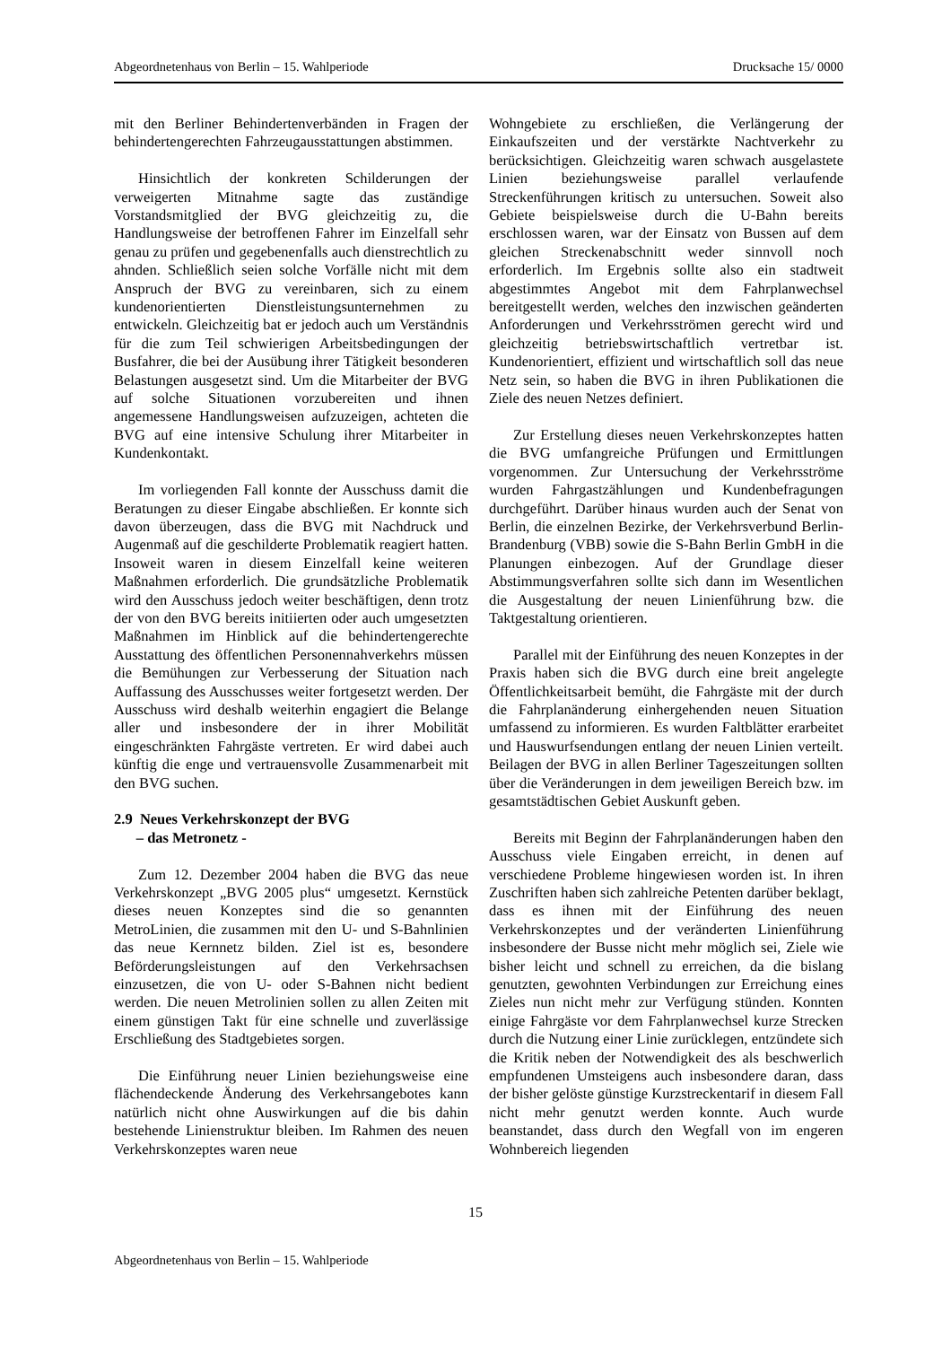Abgeordnetenhaus von Berlin – 15. Wahlperiode Drucksache 15/ 0000
mit den Berliner Behindertenverbänden in Fragen der behindertengerechten Fahrzeugausstattungen abstimmen.
Hinsichtlich der konkreten Schilderungen der verweigerten Mitnahme sagte das zuständige Vorstandsmitglied der BVG gleichzeitig zu, die Handlungsweise der betroffenen Fahrer im Einzelfall sehr genau zu prüfen und gegebenenfalls auch dienstrechtlich zu ahnden. Schließlich seien solche Vorfälle nicht mit dem Anspruch der BVG zu vereinbaren, sich zu einem kundenorientierten Dienstleistungsunternehmen zu entwickeln. Gleichzeitig bat er jedoch auch um Verständnis für die zum Teil schwierigen Arbeitsbedingungen der Busfahrer, die bei der Ausübung ihrer Tätigkeit besonderen Belastungen ausgesetzt sind. Um die Mitarbeiter der BVG auf solche Situationen vorzubereiten und ihnen angemessene Handlungsweisen aufzuzeigen, achteten die BVG auf eine intensive Schulung ihrer Mitarbeiter in Kundenkontakt.
Im vorliegenden Fall konnte der Ausschuss damit die Beratungen zu dieser Eingabe abschließen. Er konnte sich davon überzeugen, dass die BVG mit Nachdruck und Augenmaß auf die geschilderte Problematik reagiert hatten. Insoweit waren in diesem Einzelfall keine weiteren Maßnahmen erforderlich. Die grundsätzliche Problematik wird den Ausschuss jedoch weiter beschäftigen, denn trotz der von den BVG bereits initiierten oder auch umgesetzten Maßnahmen im Hinblick auf die behindertengerechte Ausstattung des öffentlichen Personennahverkehrs müssen die Bemühungen zur Verbesserung der Situation nach Auffassung des Ausschusses weiter fortgesetzt werden. Der Ausschuss wird deshalb weiterhin engagiert die Belange aller und insbesondere der in ihrer Mobilität eingeschränkten Fahrgäste vertreten. Er wird dabei auch künftig die enge und vertrauensvolle Zusammenarbeit mit den BVG suchen.
2.9 Neues Verkehrskonzept der BVG
– das Metronetz -
Zum 12. Dezember 2004 haben die BVG das neue Verkehrskonzept „BVG 2005 plus“ umgesetzt. Kernstück dieses neuen Konzeptes sind die so genannten MetroLinien, die zusammen mit den U- und S-Bahnlinien das neue Kernnetz bilden. Ziel ist es, besondere Beförderungsleistungen auf den Verkehrsachsen einzusetzen, die von U- oder S-Bahnen nicht bedient werden. Die neuen Metrolinien sollen zu allen Zeiten mit einem günstigen Takt für eine schnelle und zuverlässige Erschließung des Stadtgebietes sorgen.
Die Einführung neuer Linien beziehungsweise eine flächendeckende Änderung des Verkehrsangebotes kann natürlich nicht ohne Auswirkungen auf die bis dahin bestehende Linienstruktur bleiben. Im Rahmen des neuen Verkehrskonzeptes waren neue
Wohngebiete zu erschließen, die Verlängerung der Einkaufszeiten und der verstärkte Nachtverkehr zu berücksichtigen. Gleichzeitig waren schwach ausgelastete Linien beziehungsweise parallel verlaufende Streckenführungen kritisch zu untersuchen. Soweit also Gebiete beispielsweise durch die U-Bahn bereits erschlossen waren, war der Einsatz von Bussen auf dem gleichen Streckenabschnitt weder sinnvoll noch erforderlich. Im Ergebnis sollte also ein stadtweit abgestimmtes Angebot mit dem Fahrplanwechsel bereitgestellt werden, welches den inzwischen geänderten Anforderungen und Verkehrsströmen gerecht wird und gleichzeitig betriebswirtschaftlich vertretbar ist. Kundenorientiert, effizient und wirtschaftlich soll das neue Netz sein, so haben die BVG in ihren Publikationen die Ziele des neuen Netzes definiert.
Zur Erstellung dieses neuen Verkehrskonzeptes hatten die BVG umfangreiche Prüfungen und Ermittlungen vorgenommen. Zur Untersuchung der Verkehrsströme wurden Fahrgastzählungen und Kundenbefragungen durchgeführt. Darüber hinaus wurden auch der Senat von Berlin, die einzelnen Bezirke, der Verkehrsverbund Berlin-Brandenburg (VBB) sowie die S-Bahn Berlin GmbH in die Planungen einbezogen. Auf der Grundlage dieser Abstimmungsverfahren sollte sich dann im Wesentlichen die Ausgestaltung der neuen Linienführung bzw. die Taktgestaltung orientieren.
Parallel mit der Einführung des neuen Konzeptes in der Praxis haben sich die BVG durch eine breit angelegte Öffentlichkeitsarbeit bemüht, die Fahrgäste mit der durch die Fahrplanänderung einhergehenden neuen Situation umfassend zu informieren. Es wurden Faltblätter erarbeitet und Hauswurfsendungen entlang der neuen Linien verteilt. Beilagen der BVG in allen Berliner Tageszeitungen sollten über die Veränderungen in dem jeweiligen Bereich bzw. im gesamtstädtischen Gebiet Auskunft geben.
Bereits mit Beginn der Fahrplanänderungen haben den Ausschuss viele Eingaben erreicht, in denen auf verschiedene Probleme hingewiesen worden ist. In ihren Zuschriften haben sich zahlreiche Petenten darüber beklagt, dass es ihnen mit der Einführung des neuen Verkehrskonzeptes und der veränderten Linienführung insbesondere der Busse nicht mehr möglich sei, Ziele wie bisher leicht und schnell zu erreichen, da die bislang genutzten, gewohnten Verbindungen zur Erreichung eines Zieles nun nicht mehr zur Verfügung stünden. Konnten einige Fahrgäste vor dem Fahrplanwechsel kurze Strecken durch die Nutzung einer Linie zurücklegen, entzündete sich die Kritik neben der Notwendigkeit des als beschwerlich empfundenen Umsteigens auch insbesondere daran, dass der bisher gelöste günstige Kurzstreckentarif in diesem Fall nicht mehr genutzt werden konnte. Auch wurde beanstandet, dass durch den Wegfall von im engeren Wohnbereich liegenden
15
Abgeordnetenhaus von Berlin – 15. Wahlperiode